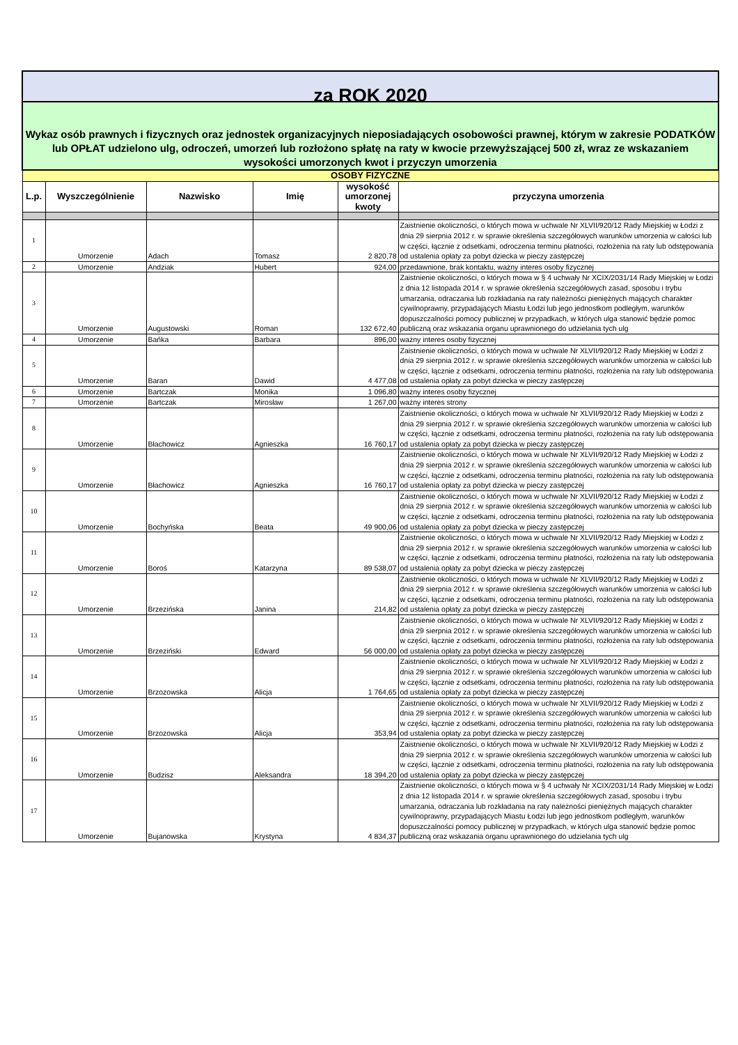| za ROK 2020 | | | | | |
| Wykaz osób prawnych i fizycznych oraz jednostek organizacyjnych nieposiadających osobowości prawnej, którym w zakresie PODATKÓW lub OPŁAT udzielono ulg, odroczeń, umorzeń lub rozłożono spłatę na raty w kwocie przewyższającej 500 zł, wraz ze wskazaniem wysokości umorzonych kwot i przyczyn umorzenia | | | | | |
| OSOBY FIZYCZNE | | | | | |
| L.p. | Wyszczególnienie | Nazwisko | Imię | wysokość umorzonej kwoty | przyczyna umorzenia |
| 1 | Umorzenie | Adach | Tomasz | 2 820,78 | Zaistnienie okoliczności, o których mowa w uchwale Nr XLVII/920/12 Rady Miejskiej w Łodzi z dnia 29 sierpnia 2012 r. w sprawie określenia szczegółowych warunków umorzenia w całości lub w części, łącznie z odsetkami, odroczenia terminu płatności, rozłożenia na raty lub odstępowania od ustalenia opłaty za pobyt dziecka w pieczy zastępczej |
| 2 | Umorzenie | Andziak | Hubert | 924,00 | przedawnione, brak kontaktu, ważny interes osoby fizycznej |
| 3 | Umorzenie | Augustowski | Roman | 132 672,40 | Zaistnienie okoliczności, o których mowa w § 4 uchwały Nr XCIX/2031/14 Rady Miejskiej w Łodzi z dnia 12 listopada 2014 r. w sprawie określenia szczegółowych zasad, sposobu i trybu umarzania, odraczania lub rozkładania na raty należności pieniężnych mających charakter cywilnoprawny, przypadających Miastu Łodzi lub jego jednostkom podległym, warunków dopuszczalności pomocy publicznej w przypadkach, w których ulga stanowić będzie pomoc publiczną oraz wskazania organu uprawnionego do udzielania tych ulg |
| 4 | Umorzenie | Bańka | Barbara | 896,00 | ważny interes osoby fizycznej |
| 5 | Umorzenie | Baran | Dawid | 4 477,08 | Zaistnienie okoliczności, o których mowa w uchwale Nr XLVII/920/12 Rady Miejskiej w Łodzi z dnia 29 sierpnia 2012 r. w sprawie określenia szczegółowych warunków umorzenia w całości lub w części, łącznie z odsetkami, odroczenia terminu płatności, rozłożenia na raty lub odstępowania od ustalenia opłaty za pobyt dziecka w pieczy zastępczej |
| 6 | Umorzenie | Bartczak | Monika | 1 096,80 | ważny interes osoby fizycznej |
| 7 | Umorzenie | Bartczak | Mirosław | 1 267,00 | ważny interes strony |
| 8 | Umorzenie | Błachowicz | Agnieszka | 16 760,17 | Zaistnienie okoliczności, o których mowa w uchwale Nr XLVII/920/12 Rady Miejskiej w Łodzi z dnia 29 sierpnia 2012 r. w sprawie określenia szczegółowych warunków umorzenia w całości lub w części, łącznie z odsetkami, odroczenia terminu płatności, rozłożenia na raty lub odstępowania od ustalenia opłaty za pobyt dziecka w pieczy zastępczej |
| 9 | Umorzenie | Błachowicz | Agnieszka | 16 760,17 | Zaistnienie okoliczności, o których mowa w uchwale Nr XLVII/920/12 Rady Miejskiej w Łodzi z dnia 29 sierpnia 2012 r. w sprawie określenia szczegółowych warunków umorzenia w całości lub w części, łącznie z odsetkami, odroczenia terminu płatności, rozłożenia na raty lub odstępowania od ustalenia opłaty za pobyt dziecka w pieczy zastępczej |
| 10 | Umorzenie | Bochyńska | Beata | 49 900,06 | Zaistnienie okoliczności, o których mowa w uchwale Nr XLVII/920/12 Rady Miejskiej w Łodzi z dnia 29 sierpnia 2012 r. w sprawie określenia szczegółowych warunków umorzenia w całości lub w części, łącznie z odsetkami, odroczenia terminu płatności, rozłożenia na raty lub odstępowania od ustalenia opłaty za pobyt dziecka w pieczy zastępczej |
| 11 | Umorzenie | Boroś | Katarzyna | 89 538,07 | Zaistnienie okoliczności, o których mowa w uchwale Nr XLVII/920/12 Rady Miejskiej w Łodzi z dnia 29 sierpnia 2012 r. w sprawie określenia szczegółowych warunków umorzenia w całości lub w części, łącznie z odsetkami, odroczenia terminu płatności, rozłożenia na raty lub odstępowania od ustalenia opłaty za pobyt dziecka w pieczy zastępczej |
| 12 | Umorzenie | Brzezińska | Janina | 214,82 | Zaistnienie okoliczności, o których mowa w uchwale Nr XLVII/920/12 Rady Miejskiej w Łodzi z dnia 29 sierpnia 2012 r. w sprawie określenia szczegółowych warunków umorzenia w całości lub w części, łącznie z odsetkami, odroczenia terminu płatności, rozłożenia na raty lub odstępowania od ustalenia opłaty za pobyt dziecka w pieczy zastępczej |
| 13 | Umorzenie | Brzeziński | Edward | 56 000,00 | Zaistnienie okoliczności, o których mowa w uchwale Nr XLVII/920/12 Rady Miejskiej w Łodzi z dnia 29 sierpnia 2012 r. w sprawie określenia szczegółowych warunków umorzenia w całości lub w części, łącznie z odsetkami, odroczenia terminu płatności, rozłożenia na raty lub odstępowania od ustalenia opłaty za pobyt dziecka w pieczy zastępczej |
| 14 | Umorzenie | Brzozowska | Alicja | 1 764,65 | Zaistnienie okoliczności, o których mowa w uchwale Nr XLVII/920/12 Rady Miejskiej w Łodzi z dnia 29 sierpnia 2012 r. w sprawie określenia szczegółowych warunków umorzenia w całości lub w części, łącznie z odsetkami, odroczenia terminu płatności, rozłożenia na raty lub odstępowania od ustalenia opłaty za pobyt dziecka w pieczy zastępczej |
| 15 | Umorzenie | Brzozowska | Alicja | 353,94 | Zaistnienie okoliczności, o których mowa w uchwale Nr XLVII/920/12 Rady Miejskiej w Łodzi z dnia 29 sierpnia 2012 r. w sprawie określenia szczegółowych warunków umorzenia w całości lub w części, łącznie z odsetkami, odroczenia terminu płatności, rozłożenia na raty lub odstępowania od ustalenia opłaty za pobyt dziecka w pieczy zastępczej |
| 16 | Umorzenie | Budzisz | Aleksandra | 18 394,20 | Zaistnienie okoliczności, o których mowa w uchwale Nr XLVII/920/12 Rady Miejskiej w Łodzi z dnia 29 sierpnia 2012 r. w sprawie określenia szczegółowych warunków umorzenia w całości lub w części, łącznie z odsetkami, odroczenia terminu płatności, rozłożenia na raty lub odstępowania od ustalenia opłaty za pobyt dziecka w pieczy zastępczej |
| 17 | Umorzenie | Bujanowska | Krystyna | 4 834,37 | Zaistnienie okoliczności, o których mowa w § 4 uchwały Nr XCIX/2031/14 Rady Miejskiej w Łodzi z dnia 12 listopada 2014 r. w sprawie określenia szczegółowych zasad, sposobu i trybu umarzania, odraczania lub rozkładania na raty należności pieniężnych mających charakter cywilnoprawny, przypadających Miastu Łodzi lub jego jednostkom podległym, warunków dopuszczalności pomocy publicznej w przypadkach, w których ulga stanowić będzie pomoc publiczną oraz wskazania organu uprawnionego do udzielania tych ulg |